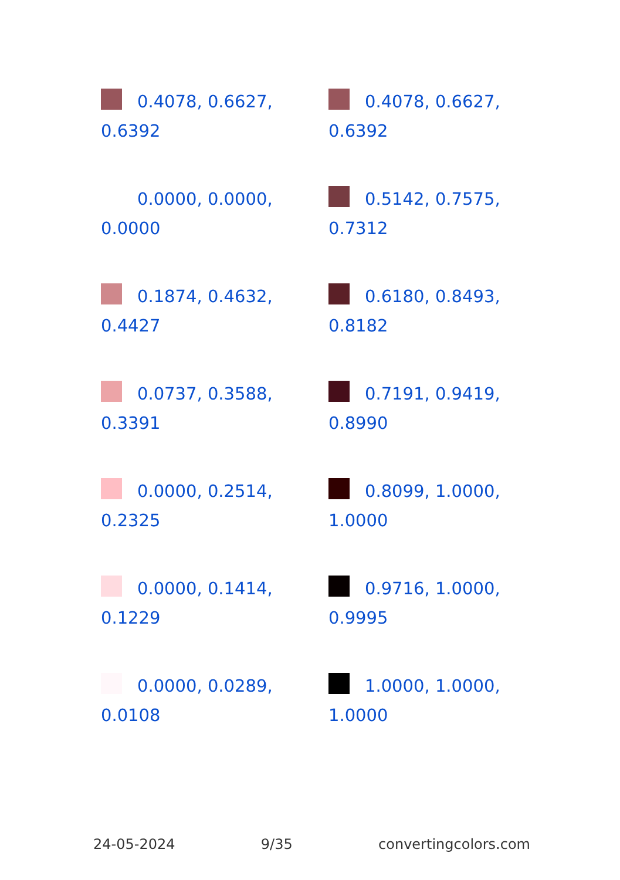0.4078, 0.6627, 0.6392
0.4078, 0.6627, 0.6392
0.0000, 0.0000, 0.0000
0.5142, 0.7575, 0.7312
0.1874, 0.4632, 0.4427
0.6180, 0.8493, 0.8182
0.0737, 0.3588, 0.3391
0.7191, 0.9419, 0.8990
0.0000, 0.2514, 0.2325
0.8099, 1.0000, 1.0000
0.0000, 0.1414, 0.1229
0.9716, 1.0000, 0.9995
0.0000, 0.0289, 0.0108
1.0000, 1.0000, 1.0000
24-05-2024 9/35 convertingcolors.com